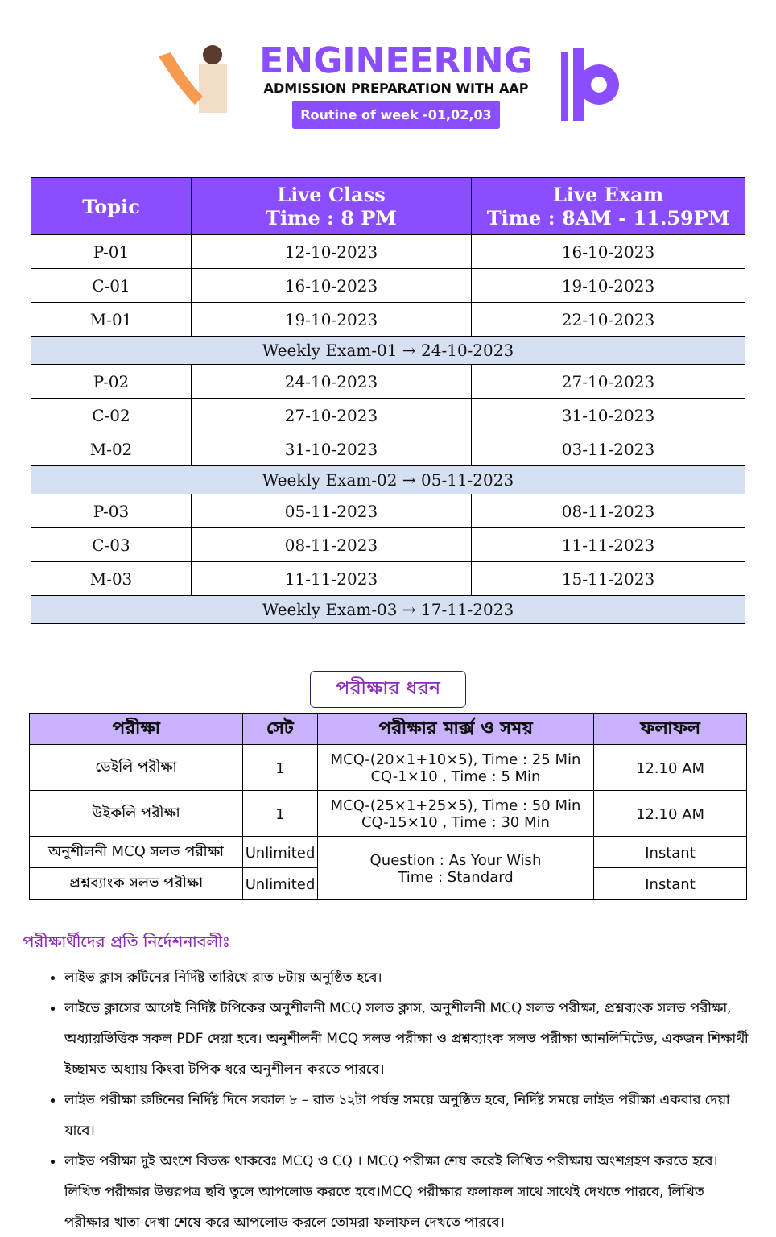ENGINEERING
ADMISSION PREPARATION WITH AAP
Routine of week -01,02,03
| Topic | Live Class Time : 8 PM | Live Exam Time : 8AM - 11.59PM |
| --- | --- | --- |
| P-01 | 12-10-2023 | 16-10-2023 |
| C-01 | 16-10-2023 | 19-10-2023 |
| M-01 | 19-10-2023 | 22-10-2023 |
| Weekly Exam-01 → 24-10-2023 | | |
| P-02 | 24-10-2023 | 27-10-2023 |
| C-02 | 27-10-2023 | 31-10-2023 |
| M-02 | 31-10-2023 | 03-11-2023 |
| Weekly Exam-02 → 05-11-2023 | | |
| P-03 | 05-11-2023 | 08-11-2023 |
| C-03 | 08-11-2023 | 11-11-2023 |
| M-03 | 11-11-2023 | 15-11-2023 |
| Weekly Exam-03 → 17-11-2023 | | |
পরীক্ষার ধরন
| পরীক্ষা | সেট | পরীক্ষার মার্ক্স ও সময় | ফলাফল |
| --- | --- | --- | --- |
| ডেইলি পরীক্ষা | 1 | MCQ-(20×1+10×5), Time : 25 Min CQ-1×10 , Time : 5 Min | 12.10 AM |
| উইকলি পরীক্ষা | 1 | MCQ-(25×1+25×5), Time : 50 Min CQ-15×10 , Time : 30 Min | 12.10 AM |
| অনুশীলনী MCQ সলভ পরীক্ষা | Unlimited | Question : As Your Wish Time : Standard | Instant |
| প্রশ্নব্যাংক সলভ পরীক্ষা | Unlimited | | Instant |
পরীক্ষার্থীদের প্রতি নির্দেশনাবলীঃ
লাইভ ক্লাস রুটিনের নির্দিষ্ট তারিখে রাত ৮টায় অনুষ্ঠিত হবে।
লাইভে ক্লাসের আগেই নির্দিষ্ট টপিকের অনুশীলনী MCQ সলভ ক্লাস, অনুশীলনী MCQ সলভ পরীক্ষা, প্রশ্নব্যংক সলভ পরীক্ষা, অধ্যায়ভিত্তিক সকল PDF দেয়া হবে। অনুশীলনী MCQ সলভ পরীক্ষা ও প্রশ্নব্যাংক সলভ পরীক্ষা আনলিমিটেড, একজন শিক্ষার্থী ইচ্ছামত অধ্যায় কিংবা টপিক ধরে অনুশীলন করতে পারবে।
লাইভ পরীক্ষা রুটিনের নির্দিষ্ট দিনে সকাল ৮ – রাত ১২টা পর্যন্ত সময়ে অনুষ্ঠিত হবে, নির্দিষ্ট সময়ে লাইভ পরীক্ষা একবার দেয়া যাবে।
লাইভ পরীক্ষা দুই অংশে বিভক্ত থাকবেঃ MCQ ও CQ । MCQ পরীক্ষা শেষ করেই লিখিত পরীক্ষায় অংশগ্রহণ করতে হবে। লিখিত পরীক্ষার উত্তরপত্র ছবি তুলে আপলোড করতে হবে।MCQ পরীক্ষার ফলাফল সাথে সাথেই দেখতে পারবে, লিখিত পরীক্ষার খাতা দেখা শেষে করে আপলোড করলে তোমরা ফলাফল দেখতে পারবে।